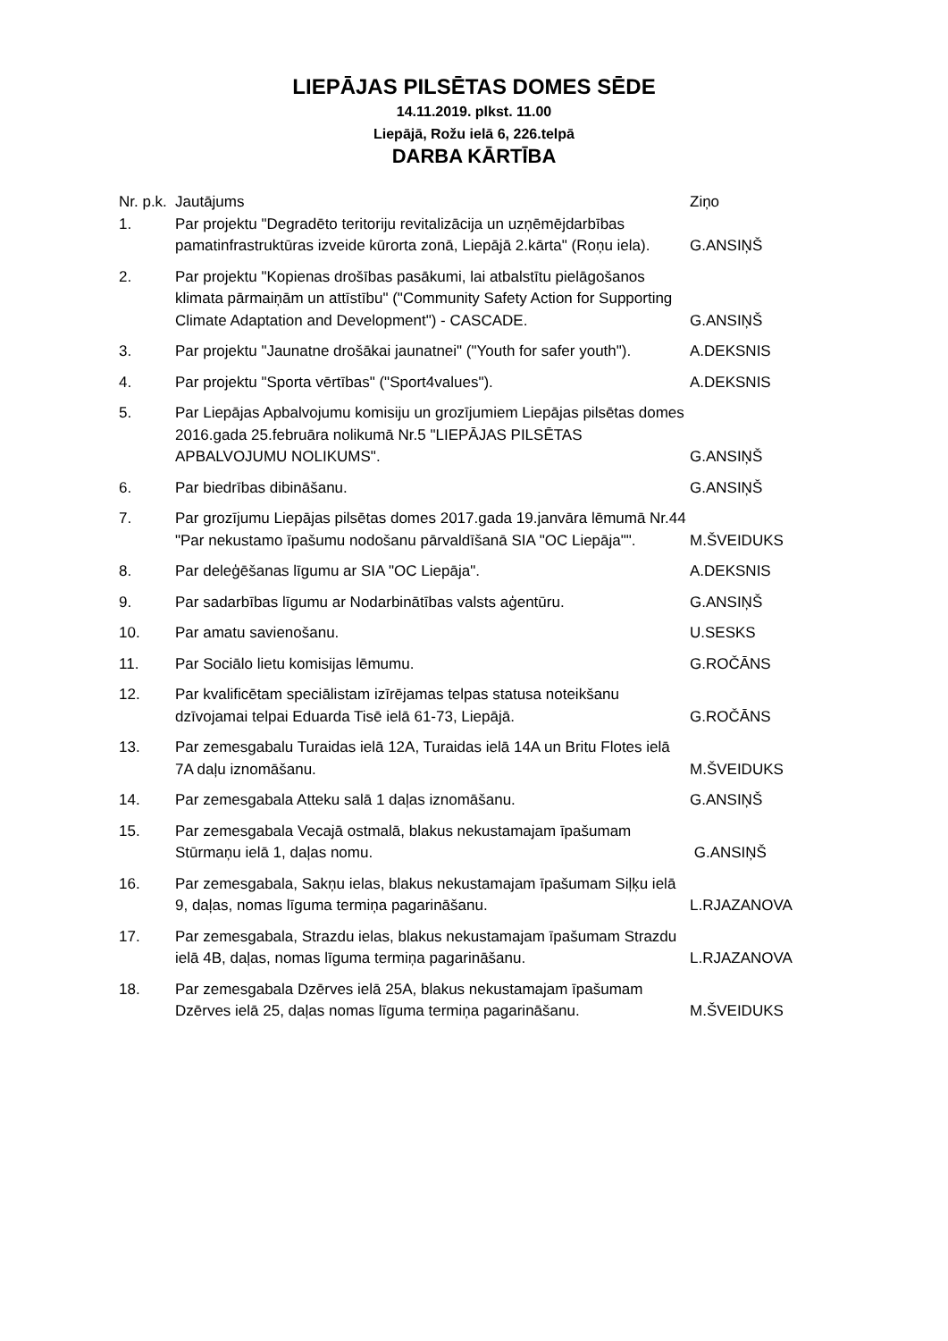LIEPĀJAS PILSĒTAS DOMES SĒDE
14.11.2019. plkst. 11.00
Liepājā, Rožu ielā 6, 226.telpā
DARBA KĀRTĪBA
| Nr. p.k. | Jautājums | Ziņo |
| --- | --- | --- |
| 1. | Par projektu "Degradēto teritoriju revitalizācija un uzņēmējdarbības pamatinfrastruktūras izveide kūrorta zonā, Liepājā 2.kārta" (Roņu iela). | G.ANSIŅŠ |
| 2. | Par projektu "Kopienas drošības pasākumi, lai atbalstītu pielāgošanos klimata pārmaiņām un attīstību" ("Community Safety Action for Supporting Climate Adaptation and Development") - CASCADE. | G.ANSIŅŠ |
| 3. | Par projektu "Jaunatne drošākai jaunatnei" ("Youth for safer youth"). | A.DEKSNIS |
| 4. | Par projektu "Sporta vērtības" ("Sport4values"). | A.DEKSNIS |
| 5. | Par Liepājas Apbalvojumu komisiju un grozījumiem Liepājas pilsētas domes 2016.gada 25.februāra nolikumā Nr.5 "LIEPĀJAS PILSĒTAS APBALVOJUMU NOLIKUMS". | G.ANSIŅŠ |
| 6. | Par biedrības dibināšanu. | G.ANSIŅŠ |
| 7. | Par grozījumu Liepājas pilsētas domes 2017.gada 19.janvāra lēmumā Nr.44 "Par nekustamo īpašumu nodošanu pārvaldīšanā SIA "OC Liepāja"". | M.ŠVEIDUKS |
| 8. | Par deleģēšanas līgumu ar SIA "OC Liepāja". | A.DEKSNIS |
| 9. | Par sadarbības līgumu ar Nodarbinātības valsts aģentūru. | G.ANSIŅŠ |
| 10. | Par amatu savienošanu. | U.SESKS |
| 11. | Par Sociālo lietu komisijas lēmumu. | G.ROČĀNS |
| 12. | Par kvalificētam speciālistam izīrējamas telpas statusa noteikšanu dzīvojamai telpai Eduarda Tisē ielā 61-73, Liepājā. | G.ROČĀNS |
| 13. | Par zemesgabalu Turaidas ielā 12A, Turaidas ielā 14A un Britu Flotes ielā 7A daļu iznomāšanu. | M.ŠVEIDUKS |
| 14. | Par zemesgabala Atteku salā 1 daļas iznomāšanu. | G.ANSIŅŠ |
| 15. | Par zemesgabala Vecajā ostmalā, blakus nekustamajam īpašumam Stūrmaņu ielā 1, daļas nomu. | G.ANSIŅŠ |
| 16. | Par zemesgabala, Sakņu ielas, blakus nekustamajam īpašumam Siļķu ielā 9, daļas, nomas līguma termiņa pagarināšanu. | L.RJAZANOVA |
| 17. | Par zemesgabala, Strazdu ielas, blakus nekustamajam īpašumam Strazdu ielā 4B, daļas, nomas līguma termiņa pagarināšanu. | L.RJAZANOVA |
| 18. | Par zemesgabala Dzērves ielā 25A, blakus nekustamajam īpašumam Dzērves ielā 25, daļas nomas līguma termiņa pagarināšanu. | M.ŠVEIDUKS |